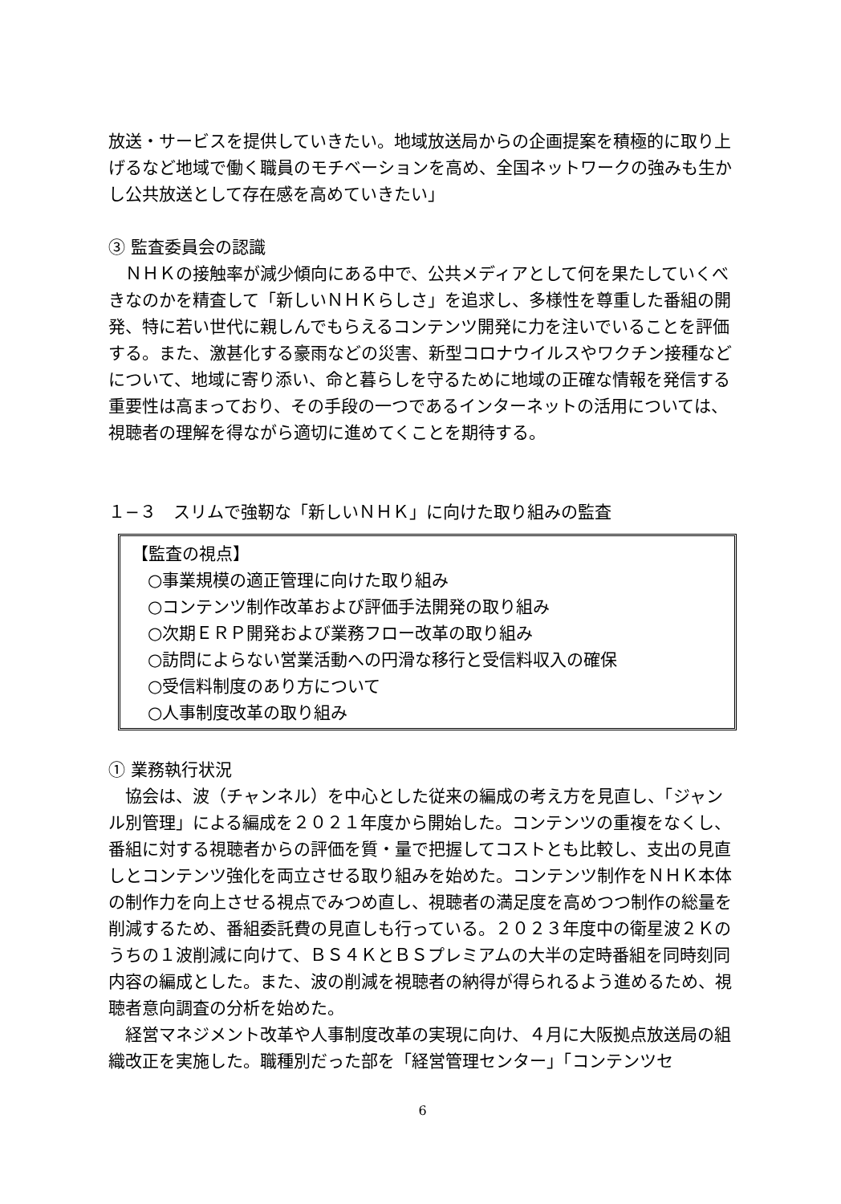放送・サービスを提供していきたい。地域放送局からの企画提案を積極的に取り上げるなど地域で働く職員のモチベーションを高め、全国ネットワークの強みも生かし公共放送として存在感を高めていきたい」
③ 監査委員会の認識
　ＮＨＫの接触率が減少傾向にある中で、公共メディアとして何を果たしていくべきなのかを精査して「新しいＮＨＫらしさ」を追求し、多様性を尊重した番組の開発、特に若い世代に親しんでもらえるコンテンツ開発に力を注いでいることを評価する。また、激甚化する豪雨などの災害、新型コロナウイルスやワクチン接種などについて、地域に寄り添い、命と暮らしを守るために地域の正確な情報を発信する重要性は高まっており、その手段の一つであるインターネットの活用については、視聴者の理解を得ながら適切に進めてくことを期待する。
１−３　スリムで強靭な「新しいＮＨＫ」に向けた取り組みの監査
【監査の視点】
○事業規模の適正管理に向けた取り組み
○コンテンツ制作改革および評価手法開発の取り組み
○次期ＥＲＰ開発および業務フロー改革の取り組み
○訪問によらない営業活動への円滑な移行と受信料収入の確保
○受信料制度のあり方について
○人事制度改革の取り組み
① 業務執行状況
　協会は、波（チャンネル）を中心とした従来の編成の考え方を見直し、「ジャンル別管理」による編成を２０２１年度から開始した。コンテンツの重複をなくし、番組に対する視聴者からの評価を質・量で把握してコストとも比較し、支出の見直しとコンテンツ強化を両立させる取り組みを始めた。コンテンツ制作をＮＨＫ本体の制作力を向上させる視点でみつめ直し、視聴者の満足度を高めつつ制作の総量を削減するため、番組委託費の見直しも行っている。２０２３年度中の衛星波２Ｋのうちの１波削減に向けて、ＢＳ４ＫとＢＳプレミアムの大半の定時番組を同時刻同内容の編成とした。また、波の削減を視聴者の納得が得られるよう進めるため、視聴者意向調査の分析を始めた。
　経営マネジメント改革や人事制度改革の実現に向け、４月に大阪拠点放送局の組織改正を実施した。職種別だった部を「経営管理センター」「コンテンツセ
6